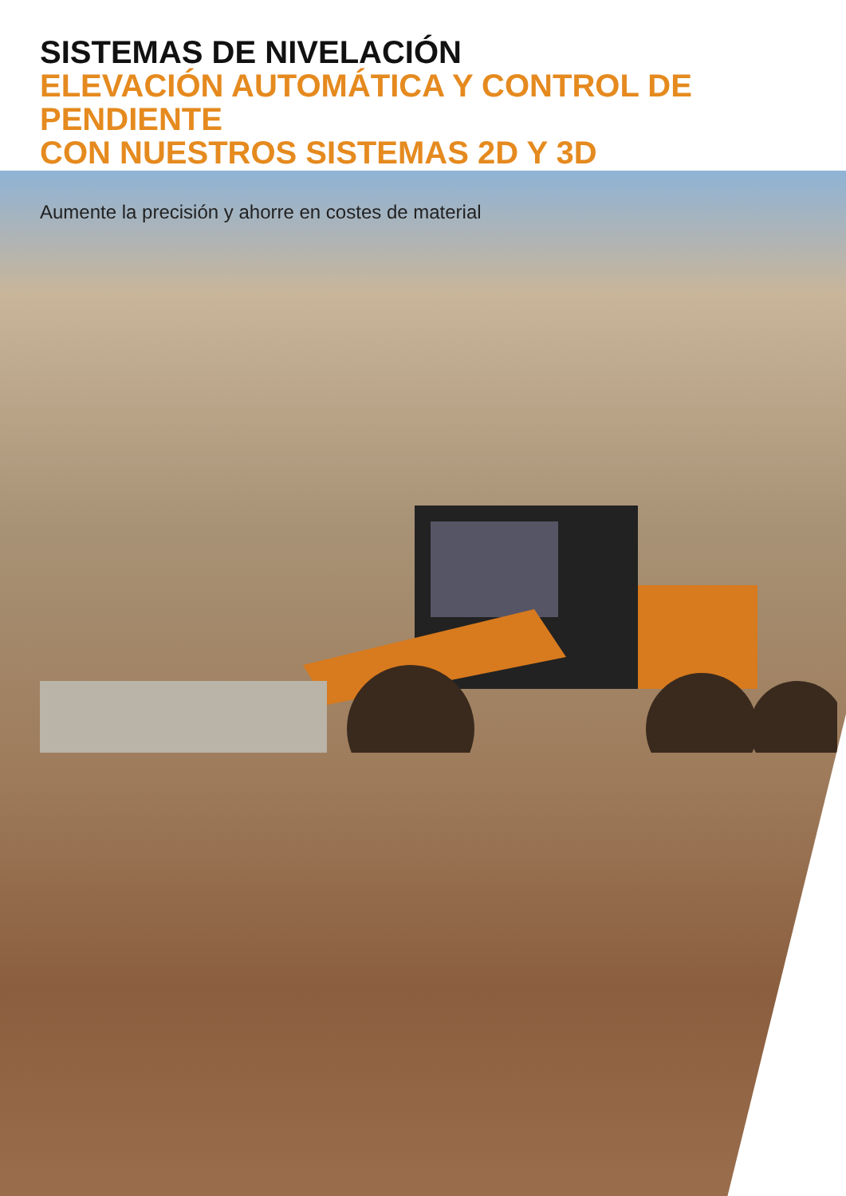SISTEMAS DE NIVELACIÓN
ELEVACIÓN AUTOMÁTICA Y CONTROL DE PENDIENTE
CON NUESTROS SISTEMAS 2D Y 3D
Aumente la precisión y ahorre en costes de material